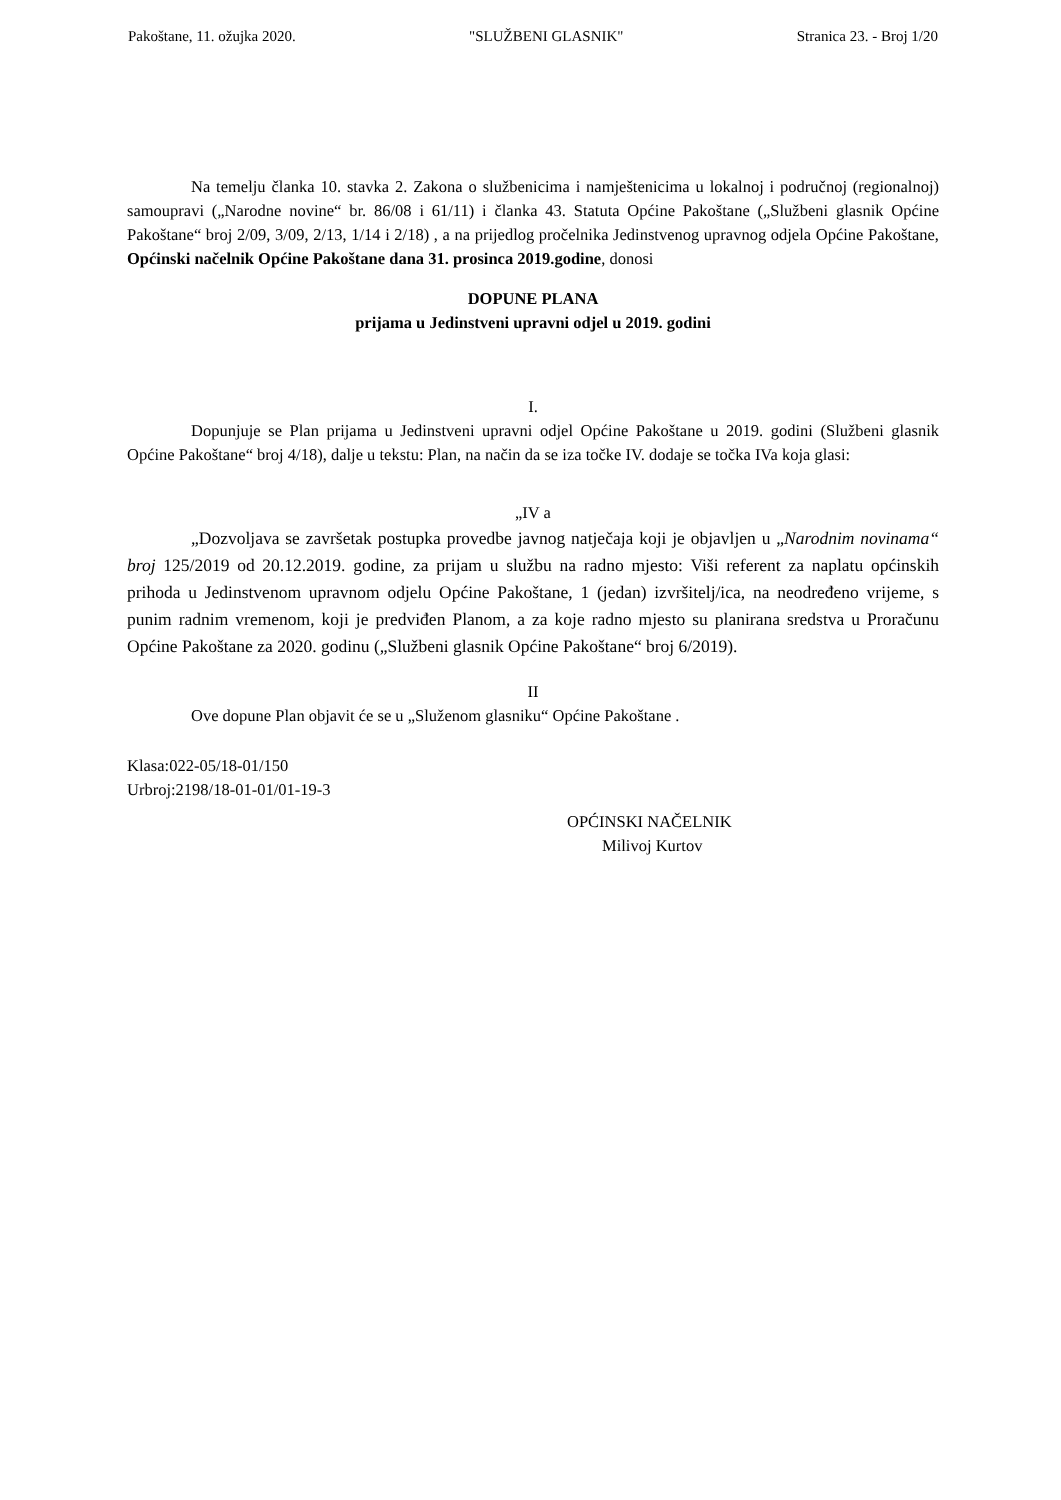Pakoštane, 11. ožujka 2020. "SLUŽBENI GLASNIK" Stranica 23. - Broj 1/20
Na temelju članka 10. stavka 2. Zakona o službenicima i namještenicima u lokalnoj i područnoj (regionalnoj) samoupravi („Narodne novine“ br. 86/08 i 61/11) i članka 43. Statuta Općine Pakoštane („Službeni glasnik Općine Pakoštane“ broj 2/09, 3/09, 2/13, 1/14 i 2/18) , a na prijedlog pročelnika Jedinstvenog upravnog odjela Općine Pakoštane, Općinski načelnik Općine Pakoštane dana 31. prosinca 2019.godine, donosi
DOPUNE PLANA
prijama u Jedinstveni upravni odjel u 2019. godini
I.
Dopunjuje se Plan prijama u Jedinstveni upravni odjel Općine Pakoštane u 2019. godini (Službeni glasnik Općine Pakoštane“ broj 4/18), dalje u tekstu: Plan, na način da se iza točke IV. dodaje se točka IVa koja glasi:
„IV a
„Dozvoljava se završetak postupka provedbe javnog natječaja koji je objavljen u „Narodnim novinama“ broj 125/2019 od 20.12.2019. godine, za prijam u službu na radno mjesto: Viši referent za naplatu općinskih prihoda u Jedinstvenom upravnom odjelu Općine Pakoštane, 1 (jedan) izvršitelj/ica, na neodređeno vrijeme, s punim radnim vremenom, koji je predviđen Planom, a za koje radno mjesto su planirana sredstva u Proračunu Općine Pakoštane za 2020. godinu („Službeni glasnik Općine Pakoštane“ broj 6/2019).
II
Ove dopune Plan objavit će se u „Služenom glasniku“ Općine Pakoštane .
Klasa:022-05/18-01/150
Urbroj:2198/18-01-01/01-19-3
OPĆINSKI NAČELNIK
Milivoj Kurtov